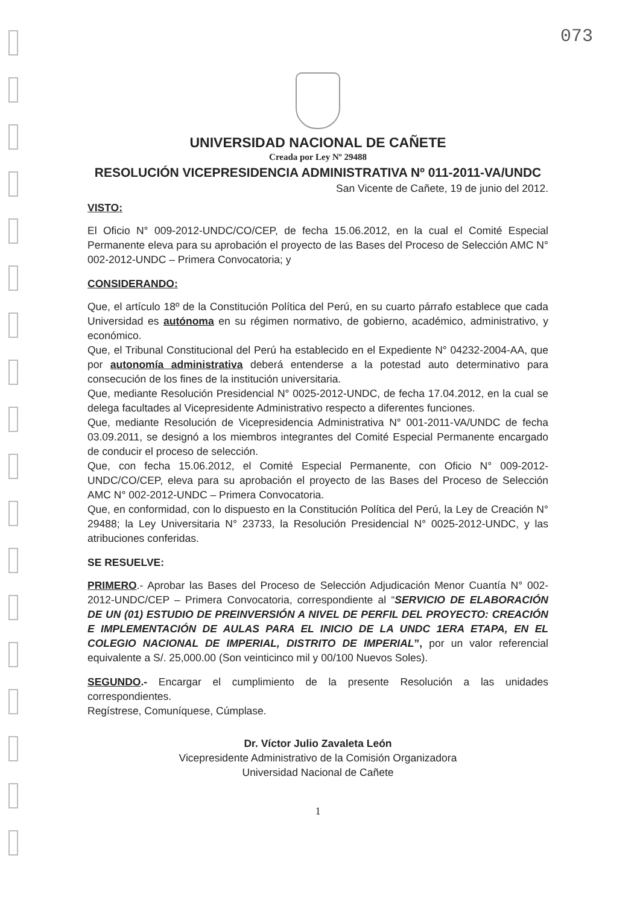073
UNIVERSIDAD NACIONAL DE CAÑETE
Creada por Ley Nº 29488
RESOLUCIÓN VICEPRESIDENCIA ADMINISTRATIVA Nº 011-2011-VA/UNDC
San Vicente de Cañete, 19 de junio del 2012.
VISTO:
El Oficio N° 009-2012-UNDC/CO/CEP, de fecha 15.06.2012, en la cual el Comité Especial Permanente eleva para su aprobación el proyecto de las Bases del Proceso de Selección AMC N° 002-2012-UNDC – Primera Convocatoria; y
CONSIDERANDO:
Que, el artículo 18º de la Constitución Política del Perú, en su cuarto párrafo establece que cada Universidad es autónoma en su régimen normativo, de gobierno, académico, administrativo, y económico.
Que, el Tribunal Constitucional del Perú ha establecido en el Expediente N° 04232-2004-AA, que por autonomía administrativa deberá entenderse a la potestad auto determinativo para consecución de los fines de la institución universitaria.
Que, mediante Resolución Presidencial N° 0025-2012-UNDC, de fecha 17.04.2012, en la cual se delega facultades al Vicepresidente Administrativo respecto a diferentes funciones.
Que, mediante Resolución de Vicepresidencia Administrativa N° 001-2011-VA/UNDC de fecha 03.09.2011, se designó a los miembros integrantes del Comité Especial Permanente encargado de conducir el proceso de selección.
Que, con fecha 15.06.2012, el Comité Especial Permanente, con Oficio N° 009-2012-UNDC/CO/CEP, eleva para su aprobación el proyecto de las Bases del Proceso de Selección AMC N° 002-2012-UNDC – Primera Convocatoria.
Que, en conformidad, con lo dispuesto en la Constitución Política del Perú, la Ley de Creación N° 29488; la Ley Universitaria N° 23733, la Resolución Presidencial N° 0025-2012-UNDC, y las atribuciones conferidas.
SE RESUELVE:
PRIMERO.- Aprobar las Bases del Proceso de Selección Adjudicación Menor Cuantía N° 002-2012-UNDC/CEP – Primera Convocatoria, correspondiente al “SERVICIO DE ELABORACIÓN DE UN (01) ESTUDIO DE PREINVERSIÓN A NIVEL DE PERFIL DEL PROYECTO: CREACIÓN E IMPLEMENTACIÓN DE AULAS PARA EL INICIO DE LA UNDC 1ERA ETAPA, EN EL COLEGIO NACIONAL DE IMPERIAL, DISTRITO DE IMPERIAL”, por un valor referencial equivalente a S/. 25,000.00 (Son veinticinco mil y 00/100 Nuevos Soles).
SEGUNDO.- Encargar el cumplimiento de la presente Resolución a las unidades correspondientes.
Regístrese, Comuníquese, Cúmplase.
Dr. Víctor Julio Zavaleta León
Vicepresidente Administrativo de la Comisión Organizadora
Universidad Nacional de Cañete
1